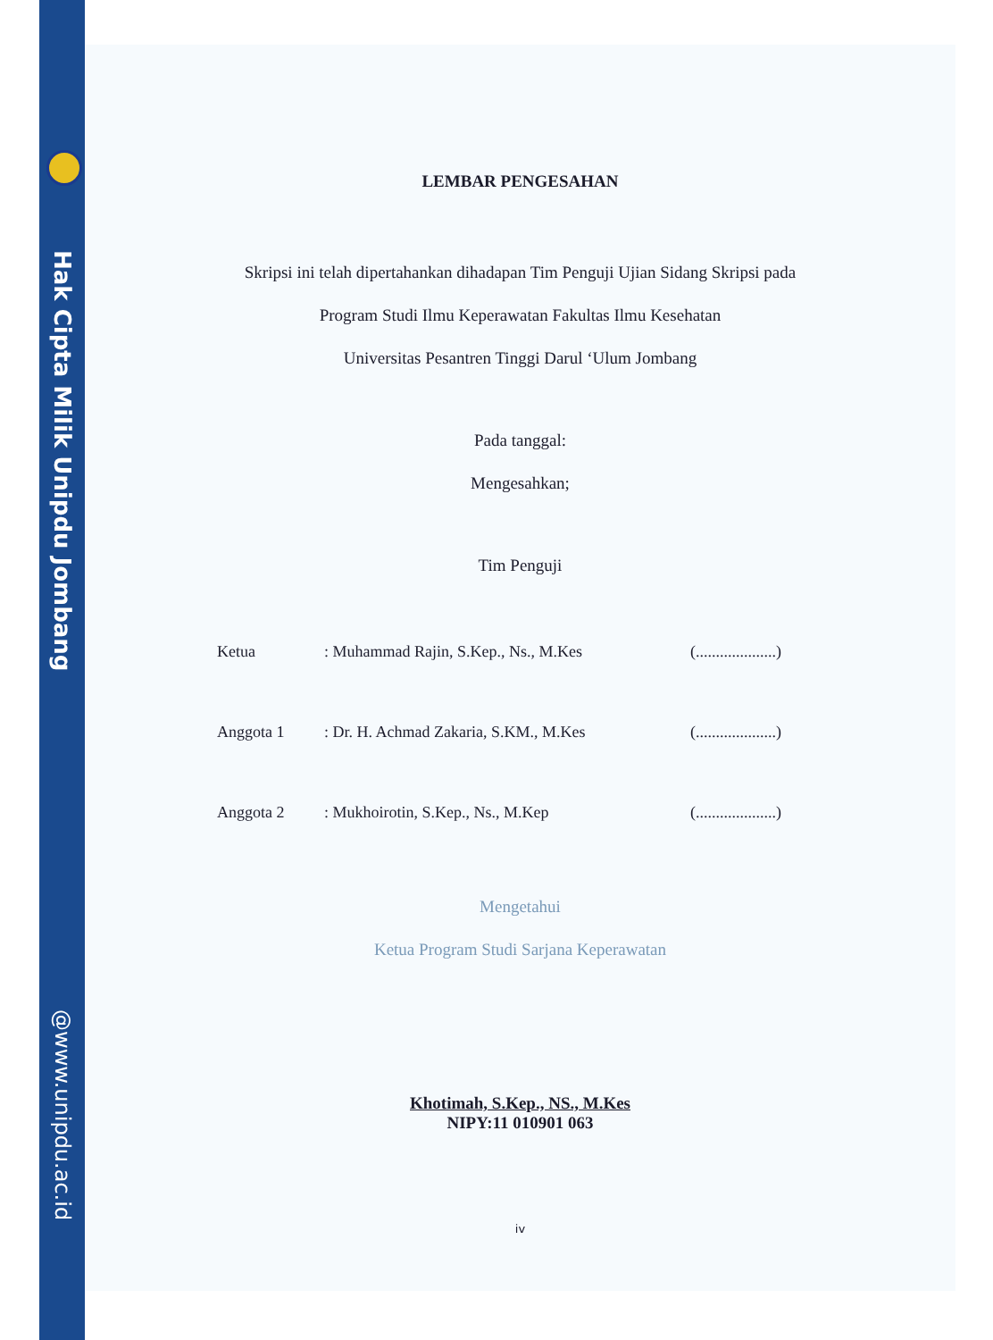Hak Cipta Milik Unipdu Jombang
@www.unipdu.ac.id
LEMBAR PENGESAHAN
Skripsi ini telah dipertahankan dihadapan Tim Penguji Ujian Sidang Skripsi pada
Program Studi Ilmu Keperawatan Fakultas Ilmu Kesehatan
Universitas Pesantren Tinggi Darul ‘Ulum Jombang
Pada tanggal:
Mengesahkan;
Tim Penguji
Ketua: Muhammad Rajin, S.Kep., Ns., M.Kes (....................)
Anggota 1: Dr. H. Achmad Zakaria, S.KM., M.Kes (....................)
Anggota 2: Mukhoirotin, S.Kep., Ns., M.Kep (....................)
Mengetahui
Ketua Program Studi Sarjana Keperawatan
Khotimah, S.Kep., NS., M.Kes
NIPY:11 010901 063
iv